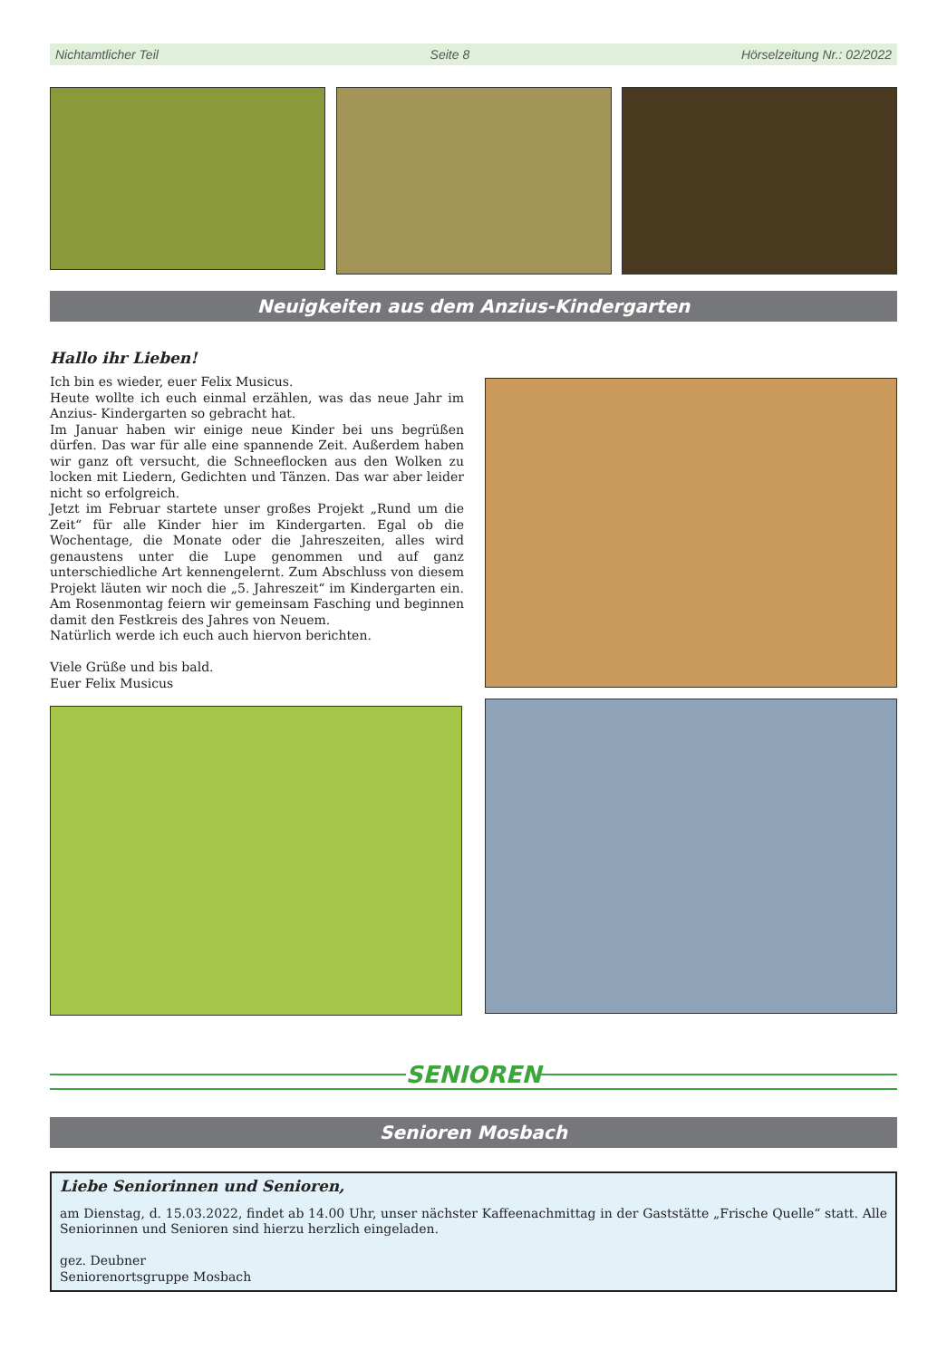Nichtamtlicher Teil Seite 8 Hörselzeitung Nr.: 02/2022
Neuigkeiten aus dem Anzius-Kindergarten
Hallo ihr Lieben!
Ich bin es wieder, euer Felix Musicus.
Heute wollte ich euch einmal erzählen, was das neue Jahr im Anzius- Kindergarten so gebracht hat.
Im Januar haben wir einige neue Kinder bei uns begrüßen dürfen. Das war für alle eine spannende Zeit. Außerdem haben wir ganz oft versucht, die Schneeflocken aus den Wolken zu locken mit Liedern, Gedichten und Tänzen. Das war aber leider nicht so erfolgreich.
Jetzt im Februar startete unser großes Projekt „Rund um die Zeit“ für alle Kinder hier im Kindergarten. Egal ob die Wochentage, die Monate oder die Jahreszeiten, alles wird genaustens unter die Lupe genommen und auf ganz unterschiedliche Art kennengelernt. Zum Abschluss von diesem Projekt läuten wir noch die „5. Jahreszeit“ im Kindergarten ein. Am Rosenmontag feiern wir gemeinsam Fasching und beginnen damit den Festkreis des Jahres von Neuem.
Natürlich werde ich euch auch hiervon berichten.
Viele Grüße und bis bald.
Euer Felix Musicus
SENIOREN
Senioren Mosbach
Liebe Seniorinnen und Senioren,
am Dienstag, d. 15.03.2022, findet ab 14.00 Uhr, unser nächster Kaffeenachmittag in der Gaststätte „Frische Quelle“ statt. Alle Seniorinnen und Senioren sind hierzu herzlich eingeladen.
gez. Deubner
Seniorenortsgruppe Mosbach